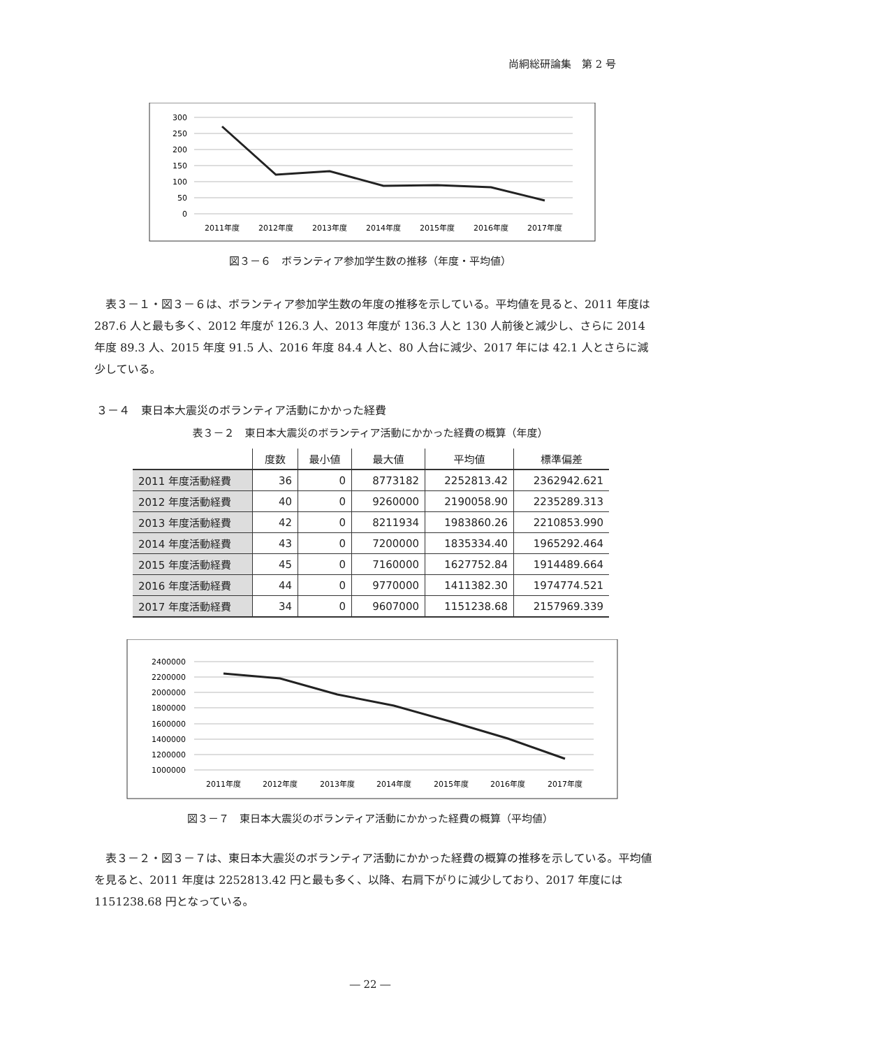尚絅総研論集　第 2 号
300
250
200
150
100
50
0
2011年度
2012年度
2013年度
2014年度
2015年度
2016年度
2017年度
図３－６　ボランティア参加学生数の推移（年度・平均値）
　表３－１・図３－６は、ボランティア参加学生数の年度の推移を示している。平均値を見ると、2011 年度は 287.6 人と最も多く、2012 年度が 126.3 人、2013 年度が 136.3 人と 130 人前後と減少し、さらに 2014 年度 89.3 人、2015 年度 91.5 人、2016 年度 84.4 人と、80 人台に減少、2017 年には 42.1 人とさらに減少している。
３－４　東日本大震災のボランティア活動にかかった経費
表３－２　東日本大震災のボランティア活動にかかった経費の概算（年度）
| | 度数 | 最小値 | 最大値 | 平均値 | 標準偏差 |
| --- | --- | --- | --- | --- | --- |
| 2011 年度活動経費 | 36 | 0 | 8773182 | 2252813.42 | 2362942.621 |
| 2012 年度活動経費 | 40 | 0 | 9260000 | 2190058.90 | 2235289.313 |
| 2013 年度活動経費 | 42 | 0 | 8211934 | 1983860.26 | 2210853.990 |
| 2014 年度活動経費 | 43 | 0 | 7200000 | 1835334.40 | 1965292.464 |
| 2015 年度活動経費 | 45 | 0 | 7160000 | 1627752.84 | 1914489.664 |
| 2016 年度活動経費 | 44 | 0 | 9770000 | 1411382.30 | 1974774.521 |
| 2017 年度活動経費 | 34 | 0 | 9607000 | 1151238.68 | 2157969.339 |
2400000
2200000
2000000
1800000
1600000
1400000
1200000
1000000
2011年度
2012年度
2013年度
2014年度
2015年度
2016年度
2017年度
図３－７　東日本大震災のボランティア活動にかかった経費の概算（平均値）
　表３－２・図３－７は、東日本大震災のボランティア活動にかかった経費の概算の推移を示している。平均値を見ると、2011 年度は 2252813.42 円と最も多く、以降、右肩下がりに減少しており、2017 年度には 1151238.68 円となっている。
― 22 ―